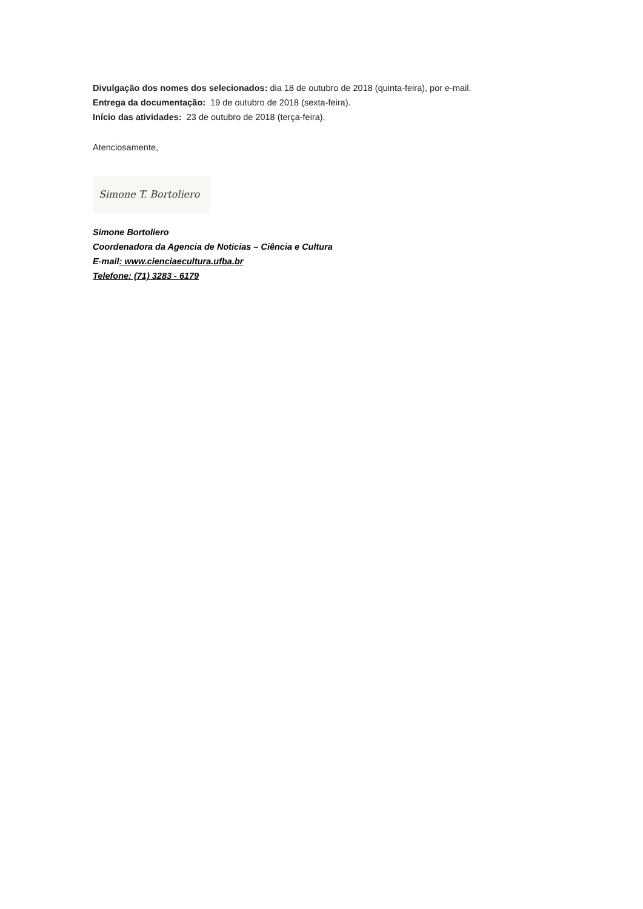Divulgação dos nomes dos selecionados: dia 18 de outubro de 2018 (quinta-feira), por e-mail.
Entrega da documentação: 19 de outubro de 2018 (sexta-feira).
Início das atividades: 23 de outubro de 2018 (terça-feira).
Atenciosamente,
Simone T. Bortoliero
Simone Bortoliero
Coordenadora da Agencia de Noticias – Ciência e Cultura
E-mail: www.cienciaecultura.ufba.br
Telefone: (71) 3283 - 6179